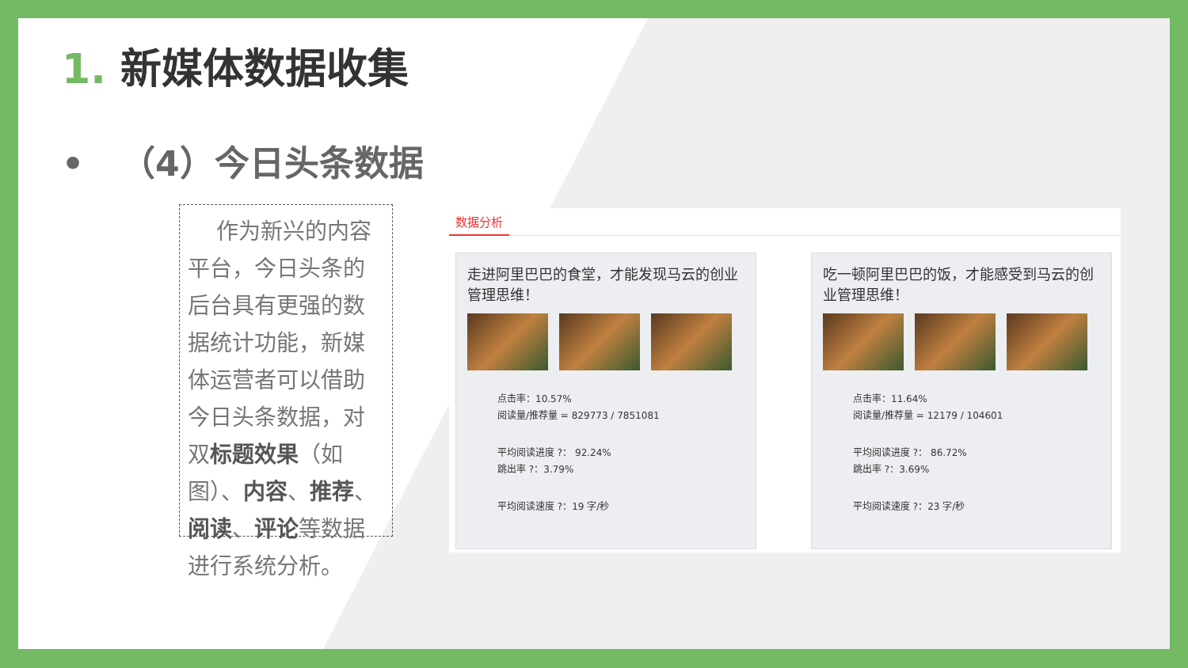1. 新媒体数据收集
• （4）今日头条数据
作为新兴的内容平台，今日头条的后台具有更强的数据统计功能，新媒体运营者可以借助今日头条数据，对双标题效果（如图）、内容、推荐、阅读、评论等数据进行系统分析。
数据分析
走进阿里巴巴的食堂，才能发现马云的创业管理思维！
点击率：10.57%
阅读量/推荐量 = 829773 / 7851081
平均阅读进度 ?： 92.24%
跳出率 ?：3.79%
平均阅读速度 ?：19 字/秒
吃一顿阿里巴巴的饭，才能感受到马云的创业管理思维！
点击率：11.64%
阅读量/推荐量 = 12179 / 104601
平均阅读进度 ?： 86.72%
跳出率 ?：3.69%
平均阅读速度 ?：23 字/秒